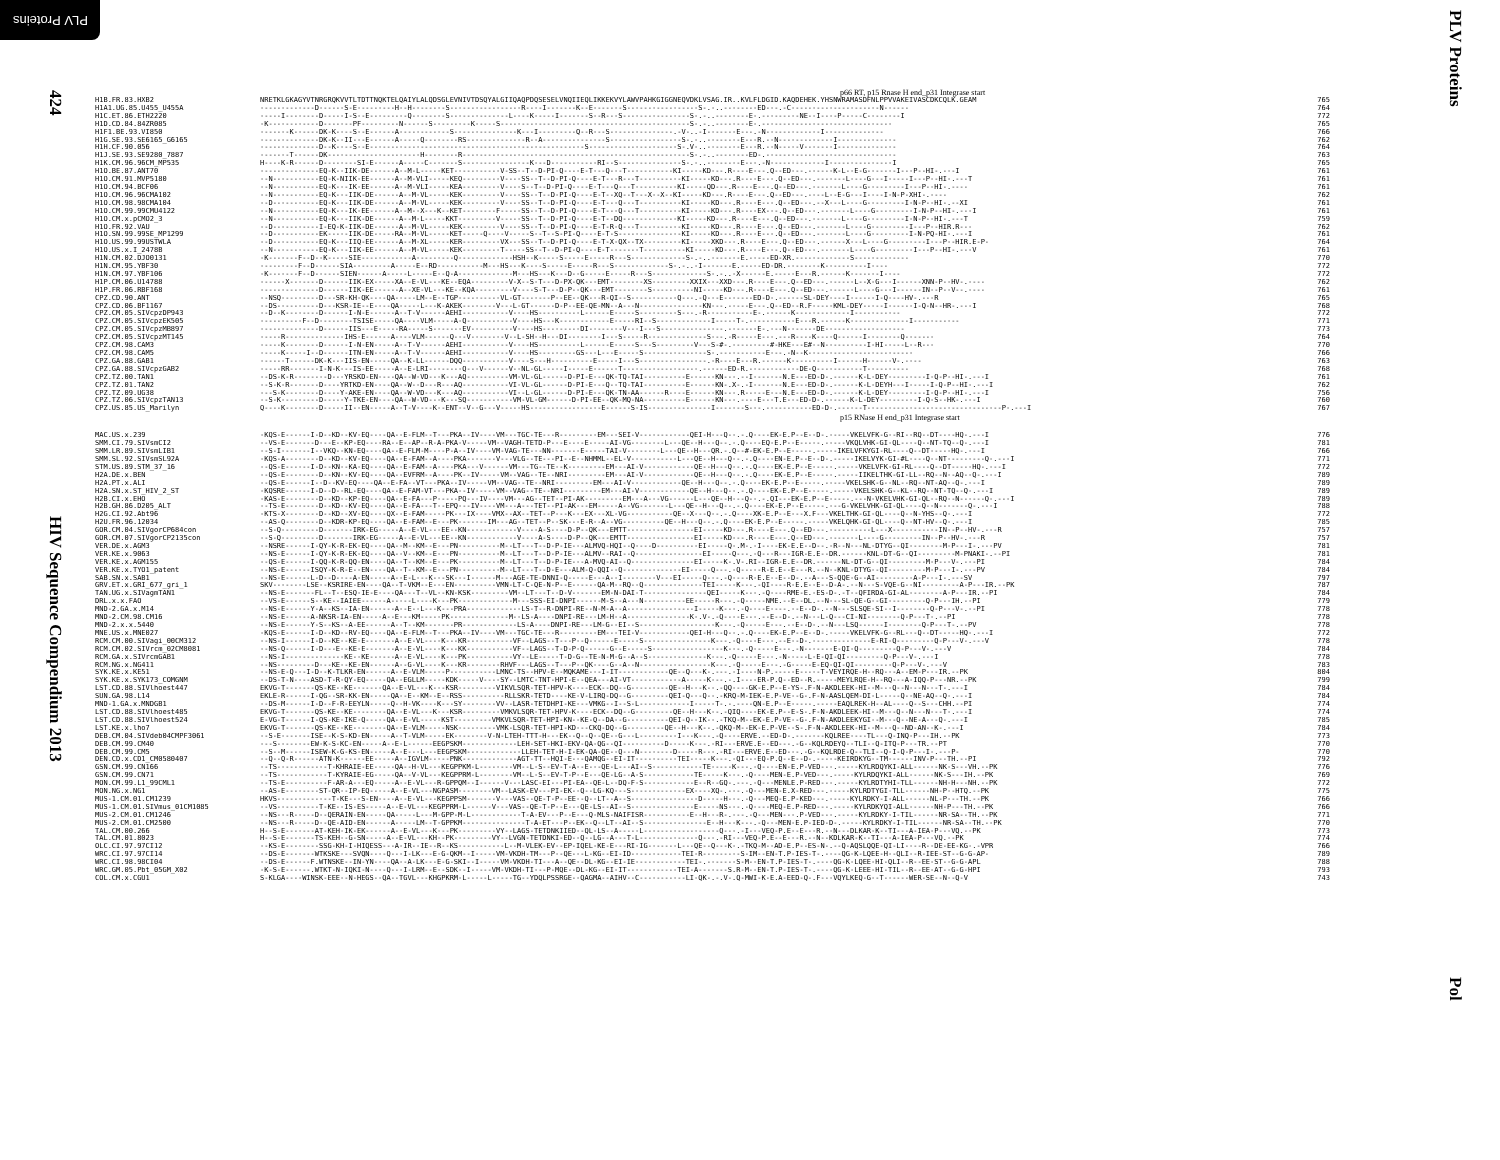PLV Proteins
424
HIV Sequence Compendium 2013
p66 RT, p15 Rnase H end_p31 Integrase start
| H1B.FR.83.HXB2 | NRETKLGKAGYVTNRGRQKVVTLTDTTNQKTELQAIYLALQDSGLEVNIVTDSQYALGIIQAQPDQSESELVNQIIEQLIKKEKVYLAWVPAHKGIGGNEQVDKLVSAG.IR..KVLFLDGID.KAQDEHEK.YHSNWRAMASDFNLPPVVAKEIVASCDKCQLK.GEAM | 765 |
| H1A1.UG.85.U455_U455A | -------------D------S-E---------H--H--------S-----------------R----I-------K--E-------S-----------------S-.-..--------ED---.-C---------------------N------ | 764 |
| H1C.ET.86.ETH2220 | -----I--------D-----I-S--E---------Q--------S--------------L----K-----I-------S--R---S----------------S-.-..--------E-.---------NE--I----P-----C--------I | 772 |
| H1D.CD.84.84ZR085 | -K------------D-------PF---------N------S---------K-----S---------------------------------------------S-.-..--------E-.------------------------------- | 765 |
| H1F1.BE.93.VI850 | -------K------DK-K----S--E------A------------S---------------K---I---------Q--R---S---------------.-V-..-I-------E---.-N-------------I-------------- | 766 |
| H1G.SE.93.SE6165_G6165 | --------------DK-K--II---E------A-----Q--------RS--------------R--A---------------S-----------------S-.-..--------E---R.--N-------------I-------------- | 762 |
| H1H.CF.90.056 | --------------D--K----S--E---------------------------------------------------S---------------------S-.V-..--------E---R.--N-----V-------I-------------- | 764 |
| H1J.SE.93.SE9280_7887 | -------T------DK----------------------H--------R------------------------------------------------------S-.-..--------ED-.------------------------------- | 763 |
| H1K.CM.96.96CM_MP535 | H----K-R------D--------SI-E------A-----C-------S----------------K---D-----------RI--S---------------S-.-..--------E---.-N-------------I---------------I | 765 |
| H1O.BE.87.ANT70 | --------------EQ-K--IIK-DE------A--M-L-----KET-----------V-SS--T--D-PI-Q----E-T---Q---T-----------KI-----KD---.R----E---.Q--ED---.------K-L--E-G-------I---P--HI-.---I | 761 |
| H1O.CM.91.MVP5180 | --N-----------EQ-K-NIIK-EE------A--M-VLI-----KEQ---------V----SS--T--D-PI-Q----E-T---R---T----------KI-----KD---.R----E---.Q--ED---.-------L----G---I-----I---P--HI-.---T | 761 |
| H1O.CM.94.BCF06 | --N-----------EQ-K---IK-EE------A--M-VLI-----KEA---------V----S--T--D-PI-Q----E-T---Q---T----------KI-----QD---.R----E---.Q--ED---.-------L----G---------I---P--HI-.---- | 761 |
| H1O.CM.96.96CMA102 | --N-----------EQ-K---IIK-DE------A--M-VL-----KEK---------V----SS--T--D-PI-Q----E-T--XQ--T---X--X--KI-----KD---.R----E---.Q--ED---.----L--E-G---I----I-N-P-XHI-.---- | 762 |
| H1O.CM.98.98CMA104 | --D-----------EQ-K---IIK-DE------A--M-VL-----KEK---------V----SS--T--D-PI-Q----E-T---Q---T----------KI-----KD---.R----E---.Q--ED---.--X---L----G---------I-N-P--HI-.--XI | 761 |
| H1O.CM.99.99CMU4122 | --N-----------EQ-K---IK-EE------A--M--X---K--KET--------F-----SS--T--D-PI-Q----E-T---Q---T----------KI-----KD---.R----EX---.Q--ED---.-------L----G---------I-N-P--HI-.---I | 761 |
| H1O.CM.x.pCMO2_3 | --N-----------EQ-K---IIK-DE------A--M-L-----KKT---------V-----SS--T--D-PI-Q----E-T--DQ-------------KI-----KD---.R----E---.Q--ED---.-------L----G---------I-N-P--HI-.---T | 759 |
| H1O.FR.92.VAU | --D-----------I-EQ-K-IIK-DE------A--M-VL-----KEK---------V----SS--T--D-PI-Q----E-T-R-Q---T----------KI-----KD---.R----E---.Q--ED---.-------L----G---------I---P--HIR.R--- | 762 |
| H1O.SN.99.99SE_MP1299 | --D-----------EK-----IIK-DE-----RA--M-VL-----KET-----Q----V-----S--T--S-PI-Q----E-T-S---------------KI-----KD---.R----E---.Q--ED---.-------L----G---------I-N-PQ-HI-.---I | 761 |
| H1O.US.99.99USTWLA | --D-----------EQ-K---IIQ-EE------A--M-XL-----KER---------VX---SS--T--D-PI-Q----E-T-X-QX--TX---------KI-----XKD---.R----E---.Q--ED---.------X---L----G---------I---P--HIR.E-P- | 764 |
| H1O.US.x.I_2478B | --N-----------EQ-K---IIK-EE------A--M-VL-----KEK---------T-----SS--T--D-PI-Q----E-T-------T----------KI-----KD---.R----E---.Q--ED---.-------L----G---------I---P--HI-.---V | 761 |
| H1N.CM.02.DJO0131 | -K-------F--D--K-----SIE------------A---------Q-------------HSH--K-----S-----E-----R---S-------------S-.-..-------E.-----ED-XR.-------------S------------- | 770 |
| H1N.CM.95.YBF30 | ---------F--D------SIA---------A-----E--RD-----------M---HS---K----S-----E-----R---S-------------S-.-..-I-------E.-----ED-DR.--------K----------I---- | 772 |
| H1N.CM.97.YBF106 | -K-------F--D------SIEN------A-----L-----E--Q-A-------------M---HS---K---D--G-----E-----R---S-------------S-.-..-X------E.-----E---R.------K-------I---- | 772 |
| H1P.CM.06.U14788 | ------X-------D------IIK-EX-----XA--E-VL---KE--EQA---------V-X--S-T---D-PX-QK---EMT--------XS---------XXIX---XXD---.R----E---.Q--ED---.------L--X-G---I------XNN-P--HV-.---- | 762 |
| H1P.FR.06.RBF168 | --------------D------IIK-EE------A--XE-VL---KE--KQA---------V----S-T---D-P--QK---EMT--------S----------NI-----KD---.R----E---.Q--ED---.------L----G---I------IN--P--V--.---- | 761 |
| CPZ.CD.90.ANT | --NSQ---------D---SR-KH-QK----QA-----LM--E--TGP----------VL-GT-------P--EE--QK---R-QI--S-----------Q---.-Q---E-------ED-D-.------SL-DEY----I------I-Q----HV-.---R | 765 |
| CPZ.CD.06.BF1167 | --DS----------D---KSR-IE--E----QA-----L---K-AKEK--------V---L-GT------D-P--EE-QE-MN--A---N---------------KN---.-----E---.Q--ED--R.F-----KML-DEY-----I------I-Q-N--HR-.---I | 768 |
| CPZ.CM.05.SIVcpzDP943 | --D--K--------D------I-N-E------A--T-V------AEHI-----------V----HS----------L------E-----S---------S---.-R-----------E-.------K-------------I----------- | 772 |
| CPZ.CM.05.SIVcpzEK505 | ----------F--D--------TSISE-----QA----VLM-----A-Q-----------V----HS---K------------E-----RI--S-------------I-----T-.-----------E---R.------K--------------I----------- | 771 |
| CPZ.CM.05.SIVcpzMB897 | --------------D------IIS---E-----RA-----S-------EV----------V----HS---------DI--------V---I---S---------------.-------E-.---N-------DE------------------- | 773 |
| CPZ.CM.05.SIVcpzMT145 | -----R--------------IHS-E------A----VLM------Q---V--------V--L-SH--H---DI--------I---S-----R--------------S---.-R-----E---.---R----K----Q------I--------Q------- | 764 |
| CPZ.CM.98.CAM3 | -----K--------D------I-N-EN-----A--T-V------AEHI-----------V----HS----------L------E-----S---S---------V---S-#-.---------#-HKE---E#--N----------I-HI-----L--R--- | 770 |
| CPZ.CM.98.CAM5 | -----K-----I--D------ITN-EN-----A--T-V------AEHI-----------V----HS---------GS---L---E-----S---------------S-.-----------E---.-N--K------------------------- | 766 |
| CPZ.GA.88.GAB1 | ------T------DK-K---IIS-EN-----QA--K-LL------DQQ-----------V----S---H----------E-----I---S----------------.-R----E---R.------K----------I------H------V-.---- | 763 |
| CPZ.GA.88.SIVcpzGAB2 | -----RR-------I-N-K---IS-EE-----A--E-LRI--------Q---V------V--NL-GL-----I-----E------T------------------.------ED-R.------------DE-Q-----------T---------- | 768 |
| CPZ.TZ.00.TAN1 | --DS-K-R--------D---YRSKD-EN----QA--W-VD---K---AQ----------VM-VL-GL------D-PI-E---QK-TQ-TAI----------E------KN---.--I-------N.E---ED-D-.------K-L-DEY---------I-Q-P--HI-.---I | 761 |
| CPZ.TZ.01.TAN2 | --S-K-R-------D----YRTKD-EN----QA--W--D---R---AQ-----------VI-VL-GL------D-PI-E---Q--TQ-TAI----------E------KN-.X-.-I-------N.E---ED-D-.------K-L-DEYH---I-----I-Q-P--HI-.---I | 762 |
| CPZ.TZ.09.UG38 | ---S-K--------D----Y-AKE-EN----QA--W-VD---K---AQ-----------VI--L-GL------D-PI-E---QK-TN-AA------R----E------KN---.R-----E---N.E---ED-D-.------K-L-DEY---------I-Q-P--HI-.---I | 756 |
| CPZ.TZ.06.SIVcpzTAN13 | --S-K---------D-----Y-TKE-EN----QA--W-VD---K---SQ-----------VM-VL-GM------D-PI-EE--QK-MQ-NA----------E------KN---.----E---T.E---ED-D-.------K-L-DEY---------I-Q-S--HK-.---I | 760 |
| CPZ.US.85.US_Marilyn | Q----K--------D-----II--EN-----A--T-V----K--ENT--V--G---V-----HS-----------------E------S-IS---------------I-------S---.-----------ED-D-.------T--------------------------------P-.---I | 767 |
p15 RNase H end_p31 Integrase start
| MAC.US.x.239 | -KQS-E------I-D--KD--KV-EQ----QA--E-FLM--T---PKA--IV----VM---TGC-TE---R---------EM---SEI-V------------QEI-H---Q--.-.Q----EK-E.P--E--D-.-----VKELVFK-G--RI--RQ--DT----HQ-.---I | 776 |
| SMM.CI.79.SIVsmCI2 | --VS-E-------D---E--KP-EQ----RA--E--AP--R-A-PKA-V-----VM--VAGH-TETD-P---E----E-----AI-VG--------L---QE--H---Q--.-.Q----EQ-E.P--E-----.-----VKQLVHK-GI-QL----Q--NT-TQ--Q-.---I | 781 |
| SMM.LR.89.SIVsmLIB1 | --S-I-------I--VKQ--KN-EQ----QA--E-FLM-M----P-A--IV----VM-VAG-TE---NN-------E-----TAI-V--------L---QE--H---QR.-.Q--#-EK-E.P--E-----.-----IKELVFKYGI-RL----Q--DT-----HQ-.---I | 766 |
| SMM.SL.92.SIVsmSL92A | -KQS-A--------D--KD--KV-EQ----QA--E-FAM--A----PKA-------V---VLG--TE---PI--E--NHMML--EL-V-----------L---QE--H---Q--.-.Q----EN-E.P--E--D-.-----IKELVYK-GI-#L----Q--NT---------Q-.---I | 771 |
| STM.US.89.STM_37_16 | --QS-E------I-D--KN--KA-EQ----QA--E-FAM--A----PKA---V------VM---TG--TE--K---------EM---AI-V------------QE--H---Q--.-.Q----EK-E.P--E-----.-----VKELVFK-GI-RL----Q--DT-----HQ-.---I | 772 |
| H2A.DE.x.BEN | --QS-E--------D--KN--KV-EQ----QA--EVFRM--A----PK--IV-----VM--VAG--TE--NRI---------EM---AI-V------------QE--H---Q--.-.Q----EK-E.P--E-----.-----IIKELTHK-GI-LL--RQ--N--AQ--Q-.---I | 789 |
| H2A.PT.x.ALI | --QS-E------I--D--KV-EQ----QA--E-FA--VT---PKA--IV-----VM--VAG--TE--NRI---------EM---AI-V------------QE--H---Q--.-.Q----EK-E.P--E-----.-----VKELSHK-G--NL--RQ--NT-AQ--Q-.---I | 789 |
| H2A.SN.x.ST_HIV_2_ST | -KQSRE------I-D--D--RL-EQ----QA--E-FAM-VT---PKA--IV-----VM--VAG--TE--NRI---------EM---AI-V------------QE--H---Q--.-.Q----EK-E.P--E-----.-----VKELSHK-G--KL--RQ--NT-TQ--Q-.---I | 789 |
| H2B.CI.x.EHO | -KAS-E--------D--KD--KP-EQ----QA--E-FA---P-----PQ---IV----VM---AG--TET--PI-AK---------EM---A---VG------L---QE--H---Q--.-.QI---EK-E.P--E-----.---N-VKELVHK-GI-QL--RQ--N------Q-.---I | 789 |
| H2B.GH.86.D205_ALT | --TS-E--------D--KD--KV-EQ----QA--E-FA---T--EPQ---IV----VM---A---TET--PI-AK---EM-----A--VG-------L---QE--H---Q--.-.Q----EK-E.P--E-----.---G-VKELVHK-GI-QL----Q--N-------Q-.---I | 788 |
| H2G.CI.92.Abt96 | -KTS-X--------D--KD--XV-EQ----QX--E-FAM-----PK---IX----VMX--AX--TET--P---K---EX---XL-VG-----------QE--X---Q--.-.Q----XK-E.P--E---X.F---VKELTHK-GI-QL----Q--N-YHS--Q-.---I | 772 |
| H2U.FR.96.12034 | --AS-Q--------D--KDR-KP-EQ----QA--E-FAM--E---PK-------IM---AG--TET--P--SK---E-R--A--VG----------QE--H---Q--.-.Q----EK-E.P--E-----.-----VKELQHK-GI-QL----Q--NT-HV--Q-.---I | 785 |
| GOR.CM.04.SIVgorCP684con | --S-Q---------D-------IRK-EG-----A--E-VL---EE--KN------------V----A-S----D-P--QK---EMTT----------------EI-----KD---.R----E---.Q--ED---.----------L---X-----------IN--P--HV-.---R | 757 |
| GOR.CM.07.SIVgorCP2135con | --S-Q---------D-------IRK-EG-----A--E-VL---EE--KN------------V----A-S----D-P--QK---EMTT----------------EI-----KD---.R----E---.Q--ED---.-------L----G---------IN--P--HV-.---R | 757 |
| VER.DE.x.AGM3 | --NSRE------I-QY-K-R-EK-EQ----QA--M--KM--E---PN----------M--LT---T--D-P-IE---ALMVQ-HQI--Q----D----------EI-----Q-.M-.-I----EK-E.E--D--.-R--N---NL-DTYG--QI--------M-P---I-.---PV | 781 |
| VER.KE.x.9063 | --NS-E------I-QY-K-R-EK-EQ----QA--V--KM--E---PN----------M--LT---T--D-P-IE---ALMV--RAI--Q----------------EI-----Q---.-Q---R---IGR-E.E--DR.------KNL-DT-G--QI---------M-PNAKI-.--PI | 781 |
| VER.KE.x.AGM155 | --QS-E------I-QQ-K-R-QQ-EN----QA--T--KM--E---PK----------M--LT---T--D-P-IE---A-MVQ-AI--Q---------------EI-----K-.V-.RI--IGR-E.E--DR.------NL-DT-G--QI---------M-P---V-.---PI | 784 |
| VER.KE.x.TYO1_patent | --NS-E------ISQY-K-R-E--EN----QA--T--KM--E---PN----------M--LT---T--D-E---ALM-Q-QQI--Q--------------EI-----Q---.-Q-----R-E.E--E---R.--N--KNL-DTYG--QI---------M-P---I-.---PV | 784 |
| SAB.SN.x.SAB1 | --NS-E------L-D--D----A-EN-----A--E-L---K---SK---I------M---AGE-TE-DNNI-Q-----E---A--I--------V---EI-----Q---.-Q----R-E.E--E--D-.--A---S-QQE-G--AI---------A-P---I-.---SV | 797 |
| GRV.ET.x.GRI_677_gri_1 | SKV--------LSE--KSRIRE-EN----QA--T-VKM--E---EN----------VMN-LT-C-QE-N-P--E------QA-M--RQ--Q--------------TEI-----K---.-QI----R-E.E--E--D-A-.--N---S-VQE-G--NI---------A-P---IR.--PK | 787 |
| TAN.UG.x.SIVagmTAN1 | --NS-E-------FL--T--ESQ-IE-E----QA---T--VL--KN-KSK---------VM--LT---T--D-V-------EM-N-DAI-T---------------QEI-----K---.-Q----RME-E.-ES-D-.-T--QFIRDA-GI-AL--------A-P---IR.--PI | 784 |
| DRL.x.x.FAO | --VS-E------S--KE--IAIEE------A-----L----K---PK-------------M---SSS-EI-DNPI------M-S--A---N----------EE-----R---.-Q-----NME.--E--DL.--N---SL-QE-G--GI---------Q-P---IH.--PI | 779 |
| MND-2.GA.x.M14 | --NS-E------Y-A--KS--IA-EN------A--E--L---K---PRA-------------LS-T--R-DNPI-RE--N-M-A--A----------------I-----K---.-Q----E----.--E--D-.--N---SLSQE-SI--I--------Q-P---V-.--PI | 778 |
| MND-2.CM.98.CM16 | --NS-E------A-NKSR-IA-EN-----A--E---KM-----PK--------------M--LS-A----DNPI-RE---LM-H--A---------------K-.V-.-Q----E---.--E--D-.--N---L-Q---CI-NI--------Q-P---T-.--PI | 778 |
| MND-2.x.x.5440 | --NS-E------Y-S--KS--A-EE------A--T--KM-------PR-------------LS-A----DNPI-RE---LM-G--EI--S------------------K---.-Q-----E---.--E--D-.--N---LSQ------I--------Q-P---T-.--PV | 778 |
| MNE.US.x.MNE027 | -KQS-E------I-D--KD--RV-EQ----QA--E-FLM--T---PKA--IV----VM---TGC-TE---R---------EM---TEI-V------------QEI-H---Q--.-.Q----EK-E.P--E--D-.-----VKELVFK-G--RL---Q--DT-----HQ-.---I | 772 |
| RCM.CM.00.SIVagi_00CM312 | --NS-I------I-D--KE--KE-E-------A--E-VL----K---KR-----------VF--LAGS--T---P--Q------E-----S----------------K---.-Q----E---.--E--D-.--------------E-RI-Q---------Q-P---V-.---V | 778 |
| RCM.CM.02.SIVrcm_02CM8081 | --NS-Q------I-D---E--KE-E-------A--E-VL----K---KK-----------VF--LAGS--T-D-P-Q------G--E-----S-----------------K---.-Q-----E---.-N-------E-QI-Q---------Q-P---V-.---V | 784 |
| RCM.GA.x.SIVrcmGAB1 | --NS-I--------------KE--KE------A--E-VL----K---PK-----------VY--LE-----T-D-G--TE-N-M-G--A--S--------------K---.-Q-----E---.-N-----L-E-QI-QI---------Q-P---V-.---I | 778 |
| RCM.NG.x.NG411 | --NS---------D---KE--KE-EN------A--G-VL----K---KR--------RHVF---LAGS--T---P--QK----G--A--N-----------------K---.-Q-----E---.-G-----E-EQ-QI-QI---------Q-P---V-.---V | 783 |
| SYK.KE.x.KE51 | --NS-E-Q---I-D--K-TLKR-EN------A--E-VLM-----P-----------LMNC-TS--HPV-E--MQKAME---I-IT------------QE--Q---K-.---.-I----N-P.-----E-----T-VEYIRQE-H--RQ---A--EM-P---IR.--PK | 804 |
| SYK.KE.x.SYK173_COMGNM | --DS-T-N----ASD-T-R-QY-EQ-----QA--EGLLM-----KDK-----V----SY--LMTC-TNT-HPI-E--QEA---AI-VT------------A-----K---.-.I----ER-P.Q--ED--R.-----MEYLRQE-H--RQ---A-IQQ-P---NR.--PK | 799 |
| LST.CD.88.SIVlhoest447 | EKVG-T-------QS-KE--KE-------QA--E-VL---K---KSR---------VIKVLSQR-TET-HPV-K----ECK--DQ--G---------QE--H---K--.-QQ----GK-E.P--E-YS-.F-N-AKDLEEK-HI--M---Q--N---N---T-.---I | 784 |
| SUN.GA.98.L14 | EKLE-R------I-QG--SR-KK-EN-----QA--E--KM--E--RSS----------RLLSKR-TETD----KE-V-LIRQ-DQ--G---------QEI-Q---Q--.-KRQ-M-IEK-E.P-VE--G-.F-N-AASLQEM-DI-L-----Q--NE-AQ--Q-.---I | 784 |
| MND-1.GA.x.MNDGB1 | --DS-M------I-D--F-R-EEYLN-----Q--H-VK----K---SY--------VV--LASR-TETDHPI-KE---VMKG--I--S-L------------I-----T-.-.----QN-E.P--E-----.-----EAQLREK-H--AL----Q--S---CHH.--PI | 774 |
| LST.CD.88.SIVlhoest485 | EKVG-T-------QS-KE--KE--------QA--E-VL---K---KSR---------VMKVLSQR-TET-HPV-K----ECK--DQ--G---------QE--H---K--.-QIQ----EK-E.P--E-S-.F-N-AKDLEEK-HI--M---Q--N---N---T-.---I | 774 |
| LST.CD.88.SIVlhoest524 | E-VG-T------I-QS-KE-IKE-Q-----QA--E-VL-----KST---------VMKVLSQR-TET-HPI-KN--KE-Q--DA--G----------QEI-Q--IK--.-TKQ-M--EK-E.P-VE--G-.F-N-AKDLEEKYGI--M---Q--NE-A---Q-.---I | 785 |
| LST.KE.x.lho7 | EKVG-T-------QS-KE--KE--------QA--E-VLM-----NSK---------VMK-LSQR-TET-HPI-KD---CKQ-DQ--G---------QE--H---K--.-QKQ-M--EK-E.P-VE--S-.F-N-AKDLEEK-HI--M---Q--ND-AN--K-.---I | 784 |
| DEB.CM.04.SIVdeb04CMPF3061 | --S-E-------ISE--K-S-KD-EN-----A--T-VLM-----EK--------V-N-LTEH-TTT-H---EK--Q--Q--QE--G---L---------I---K---.-Q----ERVE.--ED-D-.-------KQLREE----TL---Q-INQ-P---IH.--PK | 773 |
| DEB.CM.99.CM40 | ---S--------EW-K-S-KC-EN-----A--E-L------EEGPSKM-------------LEH-SET-HKI-EKV-QA-QG--QI----------D-----K---.-RI---ERVE.E--ED---.-G--KQLRDEYQ--TLI--Q-ITQ-P---TR.--PT | 770 |
| DEB.CM.99.CM5 | --S--M------ISEW-K-G-KS-EN-----A--E---L---EEGPSKM-------------LLEH-TET-H-I-EK-QA-QE--Q---N--------D-----R---.-RI---ERVE.E--ED---.-G--KQLRDE-Q--TLI--Q-I-Q-P---I-.---P- | 770 |
| DEN.CD.x.CD1_CM0580407 | --Q--Q-R------ATN-K------EE-----A--IGVLM-----PNK-------------AGT-TT--HQI-E---QAMQG--EI-IT----------TEI-----K---.-QI---EQ-P.Q--E--D-.-----KEIRDKYG--TM------INV-P---TH.--PI | 792 |
| GSN.CM.99.CN166 | --TS------------T-KHRAIE-EE-----QA--H-VL---KEGPPKM-L--------VM--L-S--EV-T-A--E---QE-L---AI--S------------TE-----K---.-Q----EN-E.P-VED---.-----KYLRDQYKI-ALL------NK-S---VH.--PK | 776 |
| GSN.CM.99.CN71 | --TS------------T-KYRAIE-EG-----QA--V-VL---KEGPPRM-L--------VM--L-S--EV-T-P--E---QE-LG--A-S------------TE-----K---.-Q----MEN-E.P-VED---.-----KYLRDQYKI-ALL------NK-S---IH.--PK | 769 |
| MON.CM.99.L1_99CML1 | --TS-E----------F-AR-A---EQ-----A--E-VL---R-GPPQM--I------V---LASC-EI---PI-EA--QE-L--DQ-F-S------------E--R--GQ-.---.-Q---MENLE.P-RED---.-----KYLRDTYHI-TLL------NH-H---NH.--PK | 772 |
| MON.NG.x.NG1 | --AS-E--------ST-QR--IP-EQ-----A--E-VL---NGPASM--------VM--LASK-EV---PI-EK--Q--LG-KQ---S-------------EX----XQ-.---.-Q---MEN-E.X-RED---.-----KYLRDTYGI-TLL------NH-P--HTQ.--PK | 775 |
| MUS-1.CM.01.CM1239 | HKVS-------------T-KE---S-EN----A--E-VL---KEGPPSM-------V---VAS--QE-T-P--EE--Q--LT--A--S----------------D-----H---.-Q---MEQ-E.P-KED---.-----KYLRDKY-I-ALL------NL-P---TH.--PK | 766 |
| MUS-1.CM.01.SIVmus_01CM1085 | --VS----------T-KE--IS-ES-----A--E-VL---KEGPPRM-L------V---VAS--QE-T-P--E---QE-LS--AI--S---------------E-----NS---.-Q----MEQ-E.P-RED---.-----KYLRDKYQI-ALL------NH-P---TH.--PK | 766 |
| MUS-2.CM.01.CM1246 | --NS---R-----D--QERAIN-EN-----QA-----L---M-GPP-M-L------------T-A-EV---P--E---Q-MLS-NAIFISR-----------E--H---R-.---.-Q---MEN---.P-VED---.-----KYLRDKY-I-TIL------NR-SA--TH.--PK | 771 |
| MUS-2.CM.01.CM2500 | --NS---R-----D--QE-AID-EN------A-----LM--T-GPPKM---------------T-A-ET---P--EK--Q--LT--AI--S---------------E--H---K---.-Q---MEN-E.P-IED-D-.-----KYLRDKY-I-TIL------NR-SA--TH.--PK | 770 |
| TAL.CM.00.266 | H--S-E-------AT-KEH-IK-EK------A--E-VL---K---PK---------VY--LAGS-TETDNKIIED--QL-LS--A-----L------------------Q---.-I---VEQ-P.E--E---R.--N---DLKAR-K--TI---A-IEA-P---VQ.--PK | 773 |
| TAL.CM.01.8023 | H--S-E-------TS-KEH--G-SN-----A--E-VL---KH--PK---------VY--LVGN-TETDNKI-ED--Q--LG--A---T-L--------------Q---.-RI---VEQ-P.E--E---R.--N--KDLKAR-K--TI---A-IEA-P---VQ.--PK | 774 |
| OLC.CI.97.97CI12 | --KS-E--------SSG-KH-I-HIQESS---A-IR--IE--R--KS-----------L--M-VLEK-EV--EP-IQEL-KE-E---RI-IG-------L---QE--Q---K-.-TKQ-M--AD-E.P--ES-N-.--Q-AQSLQQE-QI-LI----R--DE-EE-KG-.-VPR | 766 |
| WRC.CI.97.97CI14 | --DS-E-------WTKSKE---SVQN----Q---I-LK---E-G-QKM--I-----VM-VKDH-TM---P--QE---L-KG--EI-ID------------TEI-R---------S-IM--EN-T.P-IES-T-.----QG-K-LQEE-H--QLI--R-IEE-ST--G-G-AP- | 789 |
| WRC.CI.98.98CI04 | --DS-E------F.WTNSKE--IN-YN----QA--A-LK---E-G-SKI--I-----VM-VKDH-TI---A--QE--DL-KG--EI-IE------------TEI-.-------S-M--EN-T.P-IES-T-.----QG-K-LQEE-HI-QLI--R--EE-ST--G-G-APL | 788 |
| WRC.GM.05.Pbt_05GM_X02 | -K-S-E------.WTKT-N-IQKI-N----Q---I-LRM--E--SDK--I-----VM-VKDH-TI---P-MQE--DL-KG--EI-IT------------TEI-A-------S.R-M--EN-T.P-IES-T-.----QG-K-LEEE-HI-TIL--R--EE-AT--G-G-HPI | 793 |
| COL.CM.x.CGU1 | S-KLGA----WINSK-EEE--N-HEGS--QA--TGVL---KHGPKRM-L-----L-----TG--YDQLPSSRGE--QAGMA--AIHV--C-----------LI-QK-.-.V-.Q-MWI-K-E.A-EED-Q-.F---VQYLKEQ-G--T------WER-SE--N--Q-V | 743 |
PLV Proteins
Pol